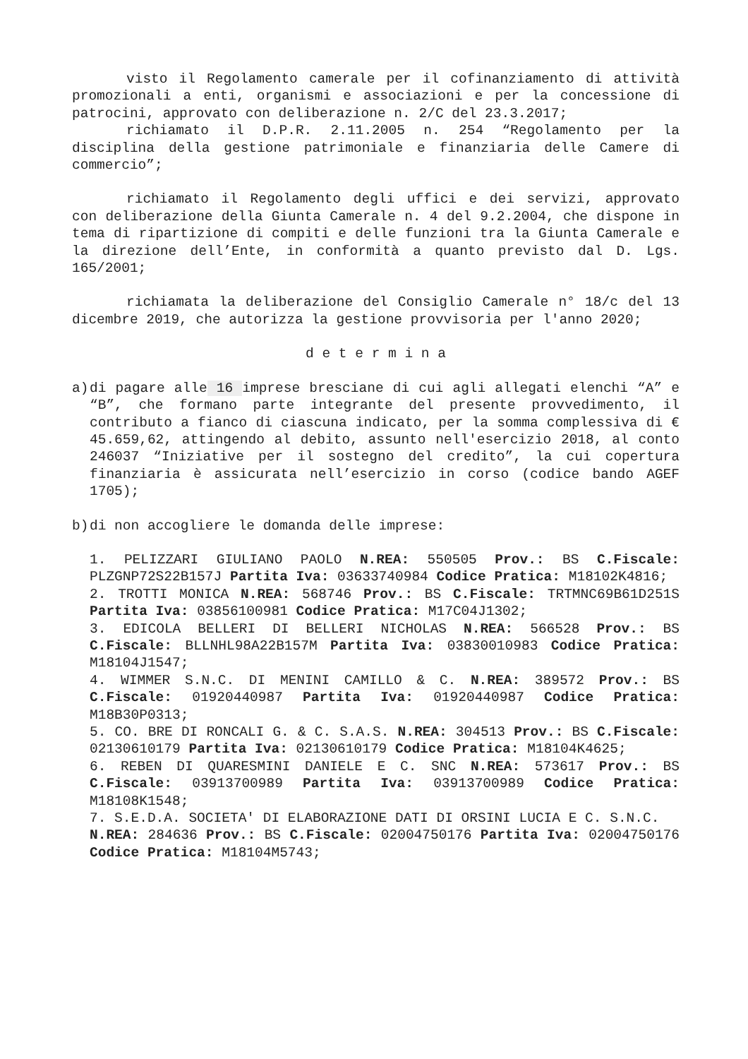visto il Regolamento camerale per il cofinanziamento di attività promozionali a enti, organismi e associazioni e per la concessione di patrocini, approvato con deliberazione n. 2/C del 23.3.2017;
richiamato il D.P.R. 2.11.2005 n. 254 “Regolamento per la disciplina della gestione patrimoniale e finanziaria delle Camere di commercio”;
richiamato il Regolamento degli uffici e dei servizi, approvato con deliberazione della Giunta Camerale n. 4 del 9.2.2004, che dispone in tema di ripartizione di compiti e delle funzioni tra la Giunta Camerale e la direzione dell’Ente, in conformità a quanto previsto dal D. Lgs. 165/2001;
richiamata la deliberazione del Consiglio Camerale n° 18/c del 13 dicembre 2019, che autorizza la gestione provvisoria per l'anno 2020;
d e t e r m i n a
a) di pagare alle 16 imprese bresciane di cui agli allegati elenchi “A” e “B”, che formano parte integrante del presente provvedimento, il contributo a fianco di ciascuna indicato, per la somma complessiva di € 45.659,62, attingendo al debito, assunto nell'esercizio 2018, al conto 246037 “Iniziative per il sostegno del credito”, la cui copertura finanziaria è assicurata nell’esercizio in corso (codice bando AGEF 1705);
b) di non accogliere le domanda delle imprese:
1. PELIZZARI GIULIANO PAOLO N.REA: 550505 Prov.: BS C.Fiscale: PLZGNP72S22B157J Partita Iva: 03633740984 Codice Pratica: M18102K4816;
2. TROTTI MONICA N.REA: 568746 Prov.: BS C.Fiscale: TRTMNC69B61D251S Partita Iva: 03856100981 Codice Pratica: M17C04J1302;
3. EDICOLA BELLERI DI BELLERI NICHOLAS N.REA: 566528 Prov.: BS C.Fiscale: BLLNHL98A22B157M Partita Iva: 03830010983 Codice Pratica: M18104J1547;
4. WIMMER S.N.C. DI MENINI CAMILLO & C. N.REA: 389572 Prov.: BS C.Fiscale: 01920440987 Partita Iva: 01920440987 Codice Pratica: M18B30P0313;
5. CO. BRE DI RONCALI G. & C. S.A.S. N.REA: 304513 Prov.: BS C.Fiscale: 02130610179 Partita Iva: 02130610179 Codice Pratica: M18104K4625;
6. REBEN DI QUARESMINI DANIELE E C. SNC N.REA: 573617 Prov.: BS C.Fiscale: 03913700989 Partita Iva: 03913700989 Codice Pratica: M18108K1548;
7. S.E.D.A. SOCIETA' DI ELABORAZIONE DATI DI ORSINI LUCIA E C. S.N.C.
N.REA: 284636 Prov.: BS C.Fiscale: 02004750176 Partita Iva: 02004750176 Codice Pratica: M18104M5743;